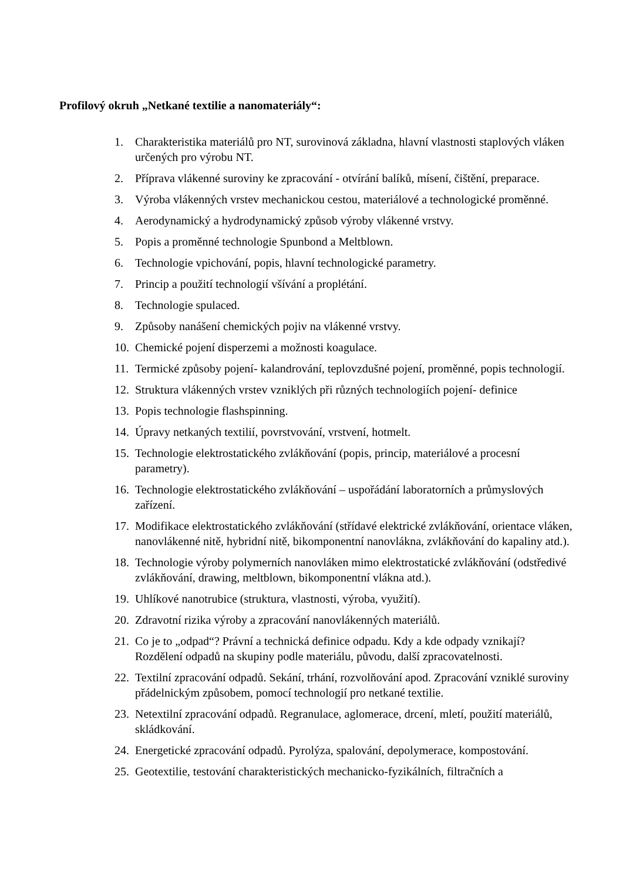Profilový okruh „Netkané textilie a nanomateriály“:
1. Charakteristika materiálů pro NT, surovinová základna, hlavní vlastnosti staplových vláken určených pro výrobu NT.
2. Příprava vlákenné suroviny ke zpracování - otvírání balíků, mísení, čištění, preparace.
3. Výroba vlákenných vrstev mechanickou cestou, materiálové a technologické proměnné.
4. Aerodynamický a hydrodynamický způsob výroby vlákenné vrstvy.
5. Popis a proměnné technologie Spunbond a Meltblown.
6. Technologie vpichování, popis, hlavní technologické parametry.
7. Princip a použití technologií všívání a proplétání.
8. Technologie spulaced.
9. Způsoby nanášení chemických pojiv na vlákenné vrstvy.
10. Chemické pojení disperzemi a možnosti koagulace.
11. Termické způsoby pojení- kalandrování, teplovzdušné pojení, proměnné, popis technologií.
12. Struktura vlákenných vrstev vzniklých při různých technologiích pojení- definice
13. Popis technologie flashspinning.
14. Úpravy netkaných textilií, povrstvování, vrstvení, hotmelt.
15. Technologie elektrostatického zvlákňování (popis, princip, materiálové a procesní parametry).
16. Technologie elektrostatického zvlákňování – uspořádání laboratorních a průmyslových zařízení.
17. Modifikace elektrostatického zvlákňování (střídavé elektrické zvlákňování, orientace vláken, nanovlákenné nitě, hybridní nitě, bikomponentní nanovlákna, zvlákňování do kapaliny atd.).
18. Technologie výroby polymerních nanovláken mimo elektrostatické zvlákňování (odstředivé zvlákňování, drawing, meltblown, bikomponentní vlákna atd.).
19. Uhlíkové nanotrubice (struktura, vlastnosti, výroba, využití).
20. Zdravotní rizika výroby a zpracování nanovlákenných materiálů.
21. Co je to „odpad“? Právní a technická definice odpadu. Kdy a kde odpady vznikají? Rozdělení odpadů na skupiny podle materiálu, původu, další zpracovatelnosti.
22. Textilní zpracování odpadů. Sekání, trhání, rozvolňování apod. Zpracování vzniklé suroviny přádelnickým způsobem, pomocí technologií pro netkané textilie.
23. Netextilní zpracování odpadů. Regranulace, aglomerace, drcení, mletí, použití materiálů, skládkování.
24. Energetické zpracování odpadů. Pyrolýza, spalování, depolymerace, kompostování.
25. Geotextilie, testování charakteristických mechanicko-fyzikálních, filtračních a